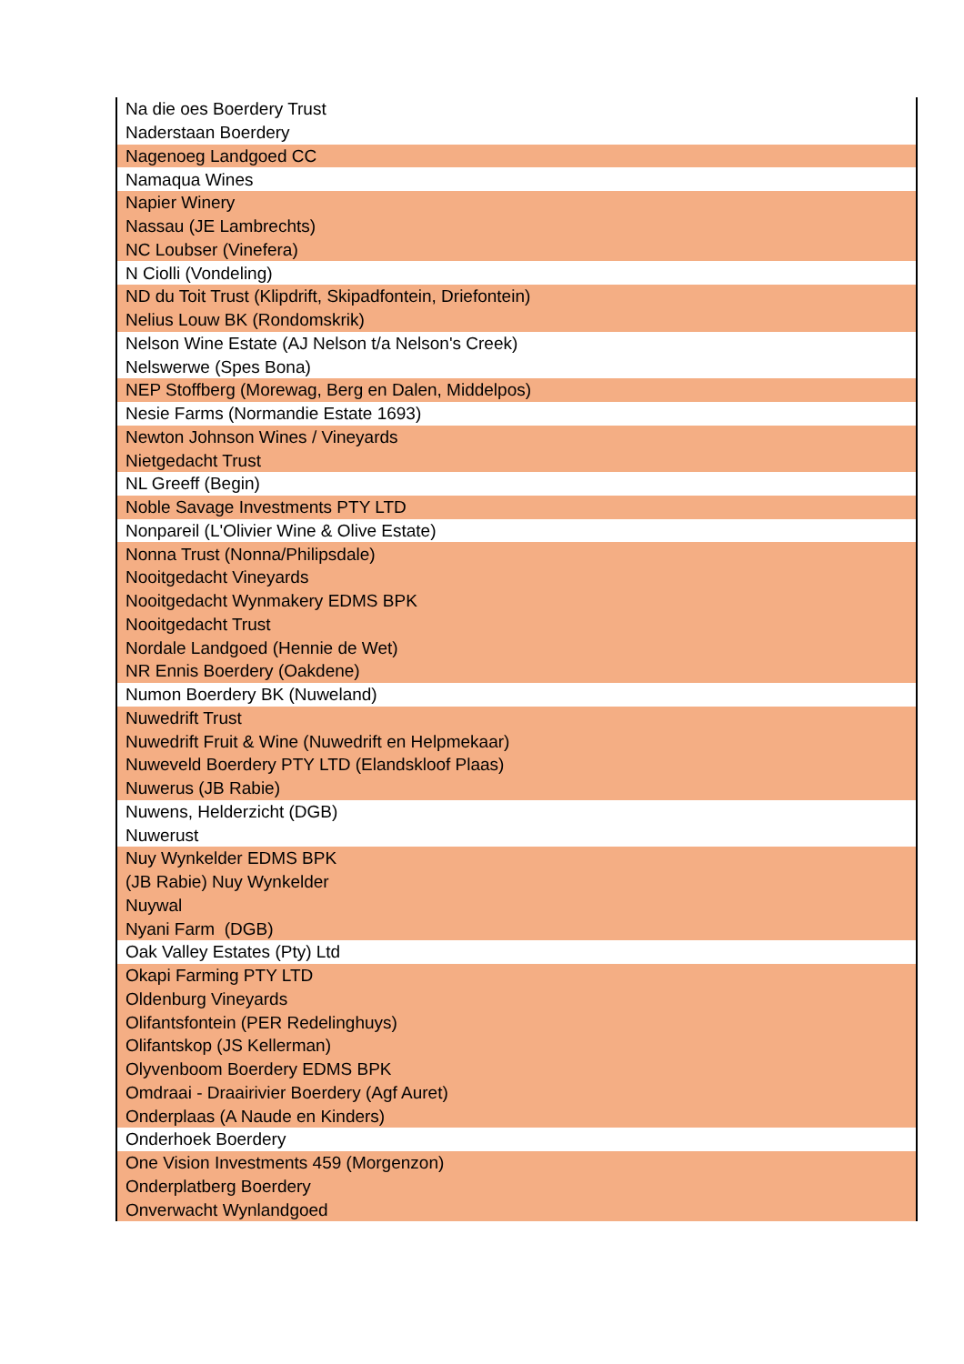| Na die oes Boerdery Trust |
| Naderstaan Boerdery |
| Nagenoeg Landgoed CC |
| Namaqua Wines |
| Napier Winery |
| Nassau (JE Lambrechts) |
| NC Loubser (Vinefera) |
| N Ciolli (Vondeling) |
| ND du Toit Trust (Klipdrift, Skipadfontein, Driefontein) |
| Nelius Louw BK (Rondomskrik) |
| Nelson Wine Estate (AJ Nelson t/a Nelson's Creek) |
| Nelswerwe (Spes Bona) |
| NEP Stoffberg (Morewag, Berg en Dalen, Middelpos) |
| Nesie Farms (Normandie Estate 1693) |
| Newton Johnson Wines / Vineyards |
| Nietgedacht Trust |
| NL Greeff (Begin) |
| Noble Savage Investments PTY LTD |
| Nonpareil (L'Olivier Wine & Olive Estate) |
| Nonna Trust (Nonna/Philipsdale) |
| Nooitgedacht Vineyards |
| Nooitgedacht Wynmakery EDMS BPK |
| Nooitgedacht Trust |
| Nordale Landgoed (Hennie de Wet) |
| NR Ennis Boerdery (Oakdene) |
| Numon Boerdery BK (Nuweland) |
| Nuwedrift Trust |
| Nuwedrift Fruit & Wine (Nuwedrift en Helpmekaar) |
| Nuweveld Boerdery PTY LTD (Elandskloof Plaas) |
| Nuwerus (JB Rabie) |
| Nuwens, Helderzicht (DGB) |
| Nuwerust |
| Nuy Wynkelder EDMS BPK |
| (JB Rabie) Nuy Wynkelder |
| Nuywal |
| Nyani Farm (DGB) |
| Oak Valley Estates (Pty) Ltd |
| Okapi Farming PTY LTD |
| Oldenburg Vineyards |
| Olifantsfontein (PER Redelinghuys) |
| Olifantskop (JS Kellerman) |
| Olyvenboom Boerdery EDMS BPK |
| Omdraai - Draairivier Boerdery (Agf Auret) |
| Onderplaas (A Naude en Kinders) |
| Onderhoek Boerdery |
| One Vision Investments 459 (Morgenzon) |
| Onderplatberg Boerdery |
| Onverwacht Wynlandgoed |